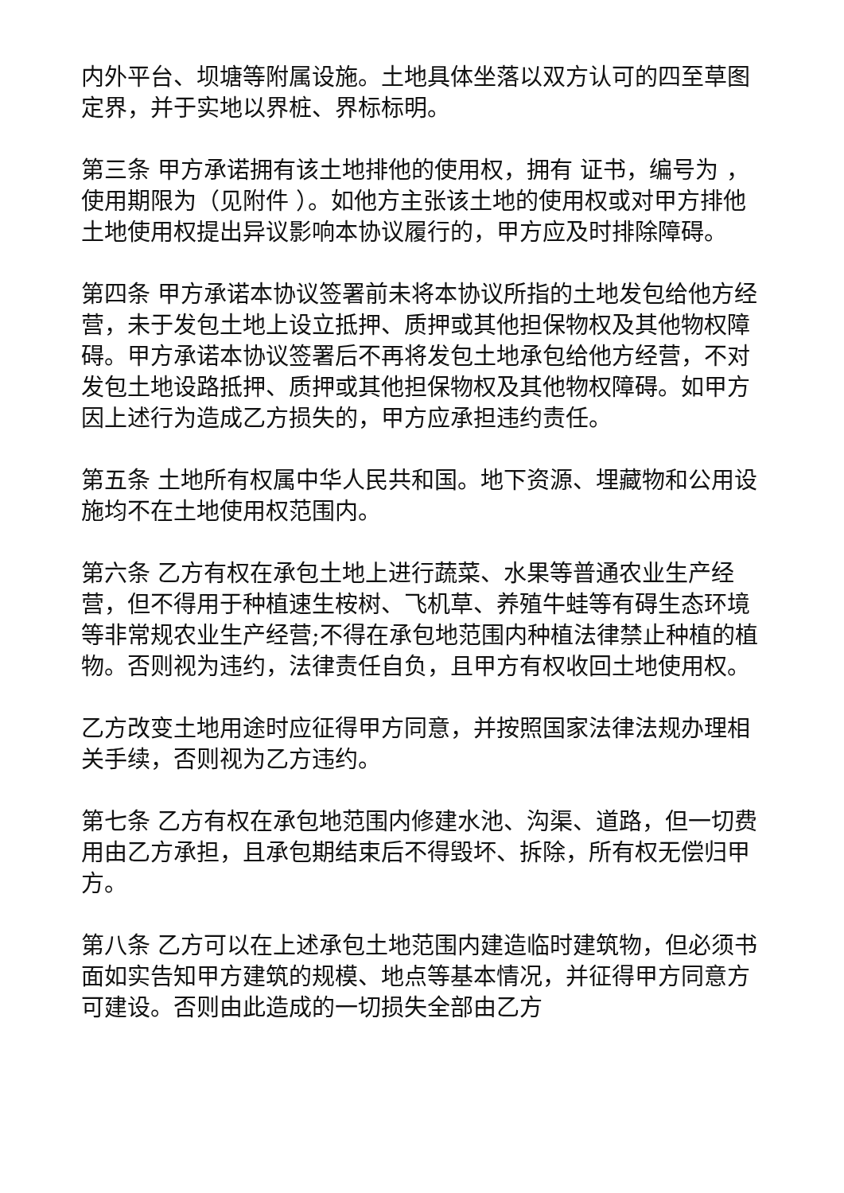内外平台、坝塘等附属设施。土地具体坐落以双方认可的四至草图定界，并于实地以界桩、界标标明。
第三条 甲方承诺拥有该土地排他的使用权，拥有 证书，编号为 ，使用期限为（见附件 ）。如他方主张该土地的使用权或对甲方排他土地使用权提出异议影响本协议履行的，甲方应及时排除障碍。
第四条 甲方承诺本协议签署前未将本协议所指的土地发包给他方经营，未于发包土地上设立抵押、质押或其他担保物权及其他物权障碍。甲方承诺本协议签署后不再将发包土地承包给他方经营，不对发包土地设路抵押、质押或其他担保物权及其他物权障碍。如甲方因上述行为造成乙方损失的，甲方应承担违约责任。
第五条 土地所有权属中华人民共和国。地下资源、埋藏物和公用设施均不在土地使用权范围内。
第六条 乙方有权在承包土地上进行蔬菜、水果等普通农业生产经营，但不得用于种植速生桉树、飞机草、养殖牛蛙等有碍生态环境等非常规农业生产经营;不得在承包地范围内种植法律禁止种植的植物。否则视为违约，法律责任自负，且甲方有权收回土地使用权。
乙方改变土地用途时应征得甲方同意，并按照国家法律法规办理相关手续，否则视为乙方违约。
第七条 乙方有权在承包地范围内修建水池、沟渠、道路，但一切费用由乙方承担，且承包期结束后不得毁坏、拆除，所有权无偿归甲方。
第八条 乙方可以在上述承包土地范围内建造临时建筑物，但必须书面如实告知甲方建筑的规模、地点等基本情况，并征得甲方同意方可建设。否则由此造成的一切损失全部由乙方